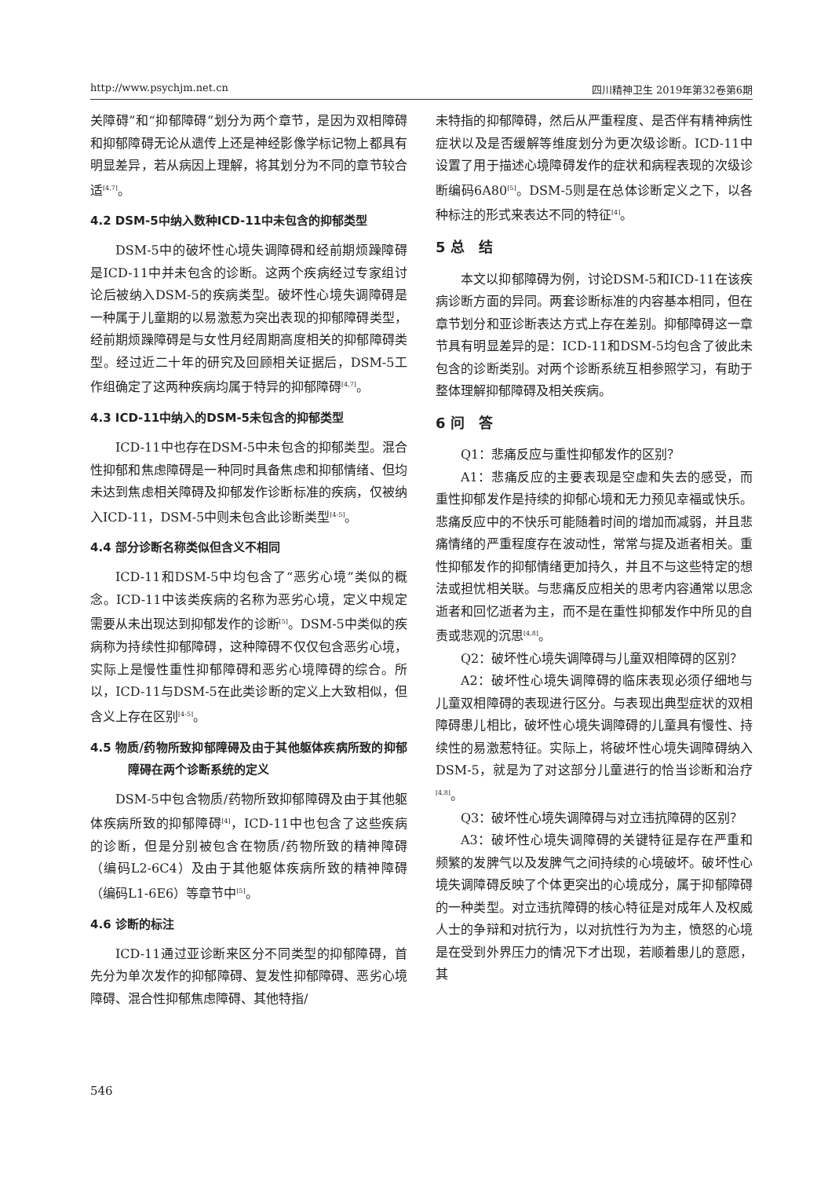http://www.psychjm.net.cn 四川精神卫生 2019年第32卷第6期
关障碍”和“抑郁障碍”划分为两个章节，是因为双相障碍和抑郁障碍无论从遗传上还是神经影像学标记物上都具有明显差异，若从病因上理解，将其划分为不同的章节较合适<sup>[4,7]</sup>。
4.2 DSM-5中纳入数种ICD-11中未包含的抑郁类型
DSM-5中的破坏性心境失调障碍和经前期烦躁障碍是ICD-11中并未包含的诊断。这两个疾病经过专家组讨论后被纳入DSM-5的疾病类型。破坏性心境失调障碍是一种属于儿童期的以易激惹为突出表现的抑郁障碍类型，经前期烦躁障碍是与女性月经周期高度相关的抑郁障碍类型。经过近二十年的研究及回顾相关证据后，DSM-5工作组确定了这两种疾病均属于特异的抑郁障碍<sup>[4,7]</sup>。
4.3 ICD-11中纳入的DSM-5未包含的抑郁类型
ICD-11中也存在DSM-5中未包含的抑郁类型。混合性抑郁和焦虑障碍是一种同时具备焦虑和抑郁情绪、但均未达到焦虑相关障碍及抑郁发作诊断标准的疾病，仅被纳入ICD-11，DSM-5中则未包含此诊断类型<sup>[4-5]</sup>。
4.4 部分诊断名称类似但含义不相同
ICD-11和DSM-5中均包含了“恶劣心境”类似的概念。ICD-11中该类疾病的名称为恶劣心境，定义中规定需要从未出现达到抑郁发作的诊断<sup>[5]</sup>。DSM-5中类似的疾病称为持续性抑郁障碍，这种障碍不仅仅包含恶劣心境，实际上是慢性重性抑郁障碍和恶劣心境障碍的综合。所以，ICD-11与DSM-5在此类诊断的定义上大致相似，但含义上存在区别<sup>[4-5]</sup>。
4.5 物质/药物所致抑郁障碍及由于其他躯体疾病所致的抑郁障碍在两个诊断系统的定义
DSM-5中包含物质/药物所致抑郁障碍及由于其他躯体疾病所致的抑郁障碍<sup>[4]</sup>，ICD-11中也包含了这些疾病的诊断，但是分别被包含在物质/药物所致的精神障碍（编码L2-6C4）及由于其他躯体疾病所致的精神障碍（编码L1-6E6）等章节中<sup>[5]</sup>。
4.6 诊断的标注
ICD-11通过亚诊断来区分不同类型的抑郁障碍，首先分为单次发作的抑郁障碍、复发性抑郁障碍、恶劣心境障碍、混合性抑郁焦虑障碍、其他特指/
未特指的抑郁障碍，然后从严重程度、是否伴有精神病性症状以及是否缓解等维度划分为更次级诊断。ICD-11中设置了用于描述心境障碍发作的症状和病程表现的次级诊断编码6A80<sup>[5]</sup>。DSM-5则是在总体诊断定义之下，以各种标注的形式来表达不同的特征<sup>[4]</sup>。
5 总　结
本文以抑郁障碍为例，讨论DSM-5和ICD-11在该疾病诊断方面的异同。两套诊断标准的内容基本相同，但在章节划分和亚诊断表达方式上存在差别。抑郁障碍这一章节具有明显差异的是：ICD-11和DSM-5均包含了彼此未包含的诊断类别。对两个诊断系统互相参照学习，有助于整体理解抑郁障碍及相关疾病。
6 问　答
Q1：悲痛反应与重性抑郁发作的区别？
A1：悲痛反应的主要表现是空虚和失去的感受，而重性抑郁发作是持续的抑郁心境和无力预见幸福或快乐。悲痛反应中的不快乐可能随着时间的增加而减弱，并且悲痛情绪的严重程度存在波动性，常常与提及逝者相关。重性抑郁发作的抑郁情绪更加持久，并且不与这些特定的想法或担忧相关联。与悲痛反应相关的思考内容通常以思念逝者和回忆逝者为主，而不是在重性抑郁发作中所见的自责或悲观的沉思<sup>[4,8]</sup>。
Q2：破坏性心境失调障碍与儿童双相障碍的区别？
A2：破坏性心境失调障碍的临床表现必须仔细地与儿童双相障碍的表现进行区分。与表现出典型症状的双相障碍患儿相比，破坏性心境失调障碍的儿童具有慢性、持续性的易激惹特征。实际上，将破坏性心境失调障碍纳入DSM-5，就是为了对这部分儿童进行的恰当诊断和治疗<sup>[4,8]</sup>。
Q3：破坏性心境失调障碍与对立违抗障碍的区别？
A3：破坏性心境失调障碍的关键特征是存在严重和频繁的发脾气以及发脾气之间持续的心境破坏。破坏性心境失调障碍反映了个体更突出的心境成分，属于抑郁障碍的一种类型。对立违抗障碍的核心特征是对成年人及权威人士的争辩和对抗行为，以对抗性行为为主，愤怒的心境是在受到外界压力的情况下才出现，若顺着患儿的意愿，其
546